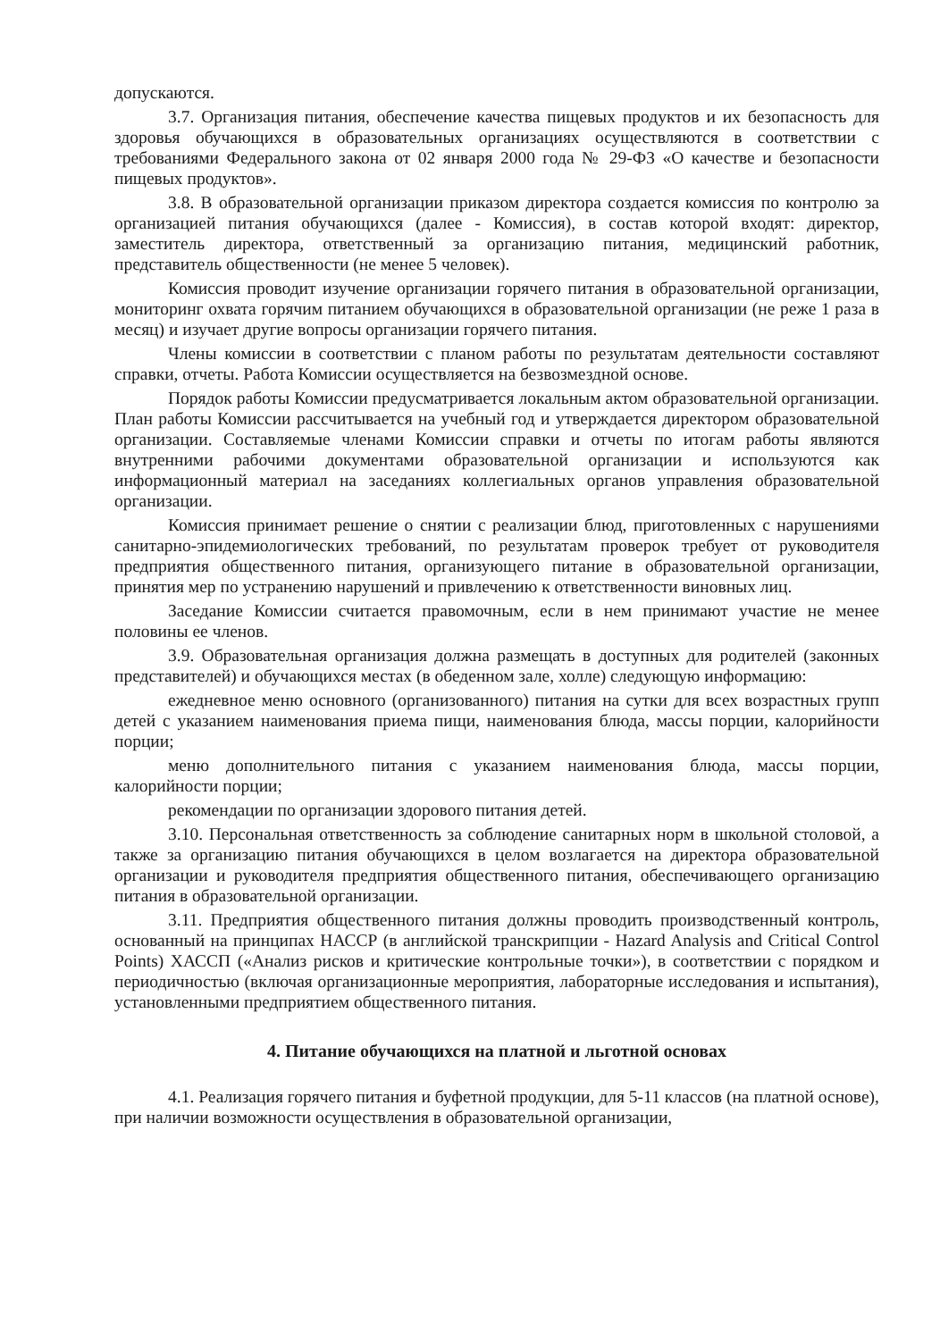допускаются.
3.7. Организация питания, обеспечение качества пищевых продуктов и их безопасность для здоровья обучающихся в образовательных организациях осуществляются в соответствии с требованиями Федерального закона от 02 января 2000 года № 29-ФЗ «О качестве и безопасности пищевых продуктов».
3.8. В образовательной организации приказом директора создается комиссия по контролю за организацией питания обучающихся (далее - Комиссия), в состав которой входят: директор, заместитель директора, ответственный за организацию питания, медицинский работник, представитель общественности (не менее 5 человек).
Комиссия проводит изучение организации горячего питания в образовательной организации, мониторинг охвата горячим питанием обучающихся в образовательной организации (не реже 1 раза в месяц) и изучает другие вопросы организации горячего питания.
Члены комиссии в соответствии с планом работы по результатам деятельности составляют справки, отчеты. Работа Комиссии осуществляется на безвозмездной основе.
Порядок работы Комиссии предусматривается локальным актом образовательной организации. План работы Комиссии рассчитывается на учебный год и утверждается директором образовательной организации. Составляемые членами Комиссии справки и отчеты по итогам работы являются внутренними рабочими документами образовательной организации и используются как информационный материал на заседаниях коллегиальных органов управления образовательной организации.
Комиссия принимает решение о снятии с реализации блюд, приготовленных с нарушениями санитарно-эпидемиологических требований, по результатам проверок требует от руководителя предприятия общественного питания, организующего питание в образовательной организации, принятия мер по устранению нарушений и привлечению к ответственности виновных лиц.
Заседание Комиссии считается правомочным, если в нем принимают участие не менее половины ее членов.
3.9. Образовательная организация должна размещать в доступных для родителей (законных представителей) и обучающихся местах (в обеденном зале, холле) следующую информацию:
ежедневное меню основного (организованного) питания на сутки для всех возрастных групп детей с указанием наименования приема пищи, наименования блюда, массы порции, калорийности порции;
меню дополнительного питания с указанием наименования блюда, массы порции, калорийности порции;
рекомендации по организации здорового питания детей.
3.10. Персональная ответственность за соблюдение санитарных норм в школьной столовой, а также за организацию питания обучающихся в целом возлагается на директора образовательной организации и руководителя предприятия общественного питания, обеспечивающего организацию питания в образовательной организации.
3.11. Предприятия общественного питания должны проводить производственный контроль, основанный на принципах НАССР (в английской транскрипции - Hazard Analysis and Critical Control Points) ХАССП («Анализ рисков и критические контрольные точки»), в соответствии с порядком и периодичностью (включая организационные мероприятия, лабораторные исследования и испытания), установленными предприятием общественного питания.
4. Питание обучающихся на платной и льготной основах
4.1. Реализация горячего питания и буфетной продукции, для 5-11 классов (на платной основе), при наличии возможности осуществления в образовательной организации,